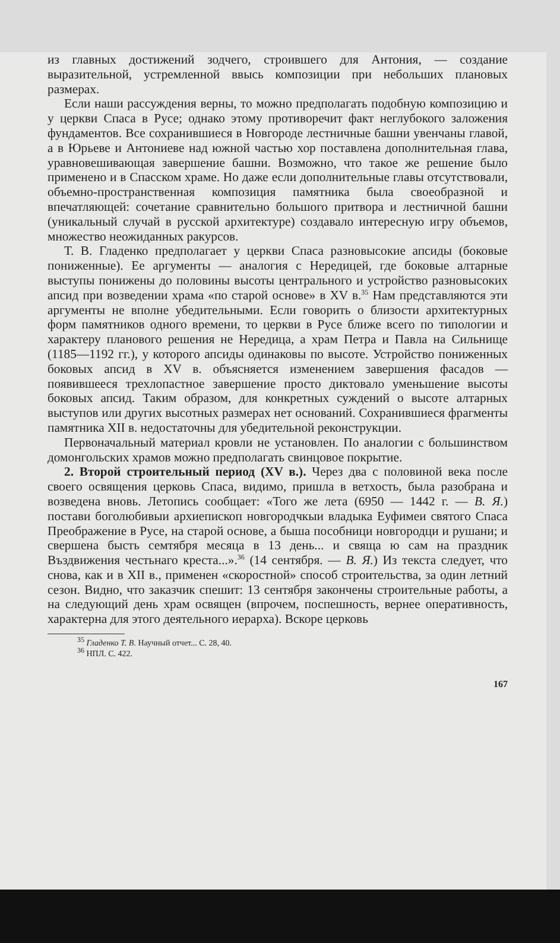из главных достижений зодчего, строившего для Антония, — создание выразительной, устремленной ввысь композиции при небольших плановых размерах.
Если наши рассуждения верны, то можно предполагать подобную композицию и у церкви Спаса в Русе; однако этому противоречит факт неглубокого заложения фундаментов. Все сохранившиеся в Новгороде лестничные башни увенчаны главой, а в Юрьеве и Антониеве над южной частью хор поставлена дополнительная глава, уравновешивающая завершение башни. Возможно, что такое же решение было применено и в Спасском храме. Но даже если дополнительные главы отсутствовали, объемно-пространственная композиция памятника была своеобразной и впечатляющей: сочетание сравнительно большого притвора и лестничной башни (уникальный случай в русской архитектуре) создавало интересную игру объемов, множество неожиданных ракурсов.
Т. В. Гладенко предполагает у церкви Спаса разновысокие апсиды (боковые пониженные). Ее аргументы — аналогия с Нередицей, где боковые алтарные выступы понижены до половины высоты центрального и устройство разновысоких апсид при возведении храма «по старой основе» в XV в.<sup>35</sup> Нам представляются эти аргументы не вполне убедительными. Если говорить о близости архитектурных форм памятников одного времени, то церкви в Русе ближе всего по типологии и характеру планового решения не Нередица, а храм Петра и Павла на Сильнище (1185—1192 гг.), у которого апсиды одинаковы по высоте. Устройство пониженных боковых апсид в XV в. объясняется изменением завершения фасадов — появившееся трехлопастное завершение просто диктовало уменьшение высоты боковых апсид. Таким образом, для конкретных суждений о высоте алтарных выступов или других высотных размерах нет оснований. Сохранившиеся фрагменты памятника XII в. недостаточны для убедительной реконструкции.
Первоначальный материал кровли не установлен. По аналогии с большинством домонгольских храмов можно предполагать свинцовое покрытие.
2. Второй строительный период (XV в.). Через два с половиной века после своего освящения церковь Спаса, видимо, пришла в ветхость, была разобрана и возведена вновь. Летопись сообщает: «Того же лета (6950 — 1442 г. — В. Я.) постави боголюбивыи архиепископ новгородчкыи владыка Еуфимеи святого Спаса Преображение в Русе, на старой основе, а быша пособници новгородци и рушани; и свершена бысть семтября месяца в 13 день... и свяща ю сам на праздник Въздвижения честьнаго креста...».<sup>36</sup> (14 сентября. — В. Я.) Из текста следует, что снова, как и в XII в., применен «скоростной» способ строительства, за один летний сезон. Видно, что заказчик спешит: 13 сентября закончены строительные работы, а на следующий день храм освящен (впрочем, поспешность, вернее оперативность, характерна для этого деятельного иерарха). Вскоре церковь
<sup>35</sup> Гладенко Т. В. Научный отчет... С. 28, 40.
<sup>36</sup> НПЛ. С. 422.
167